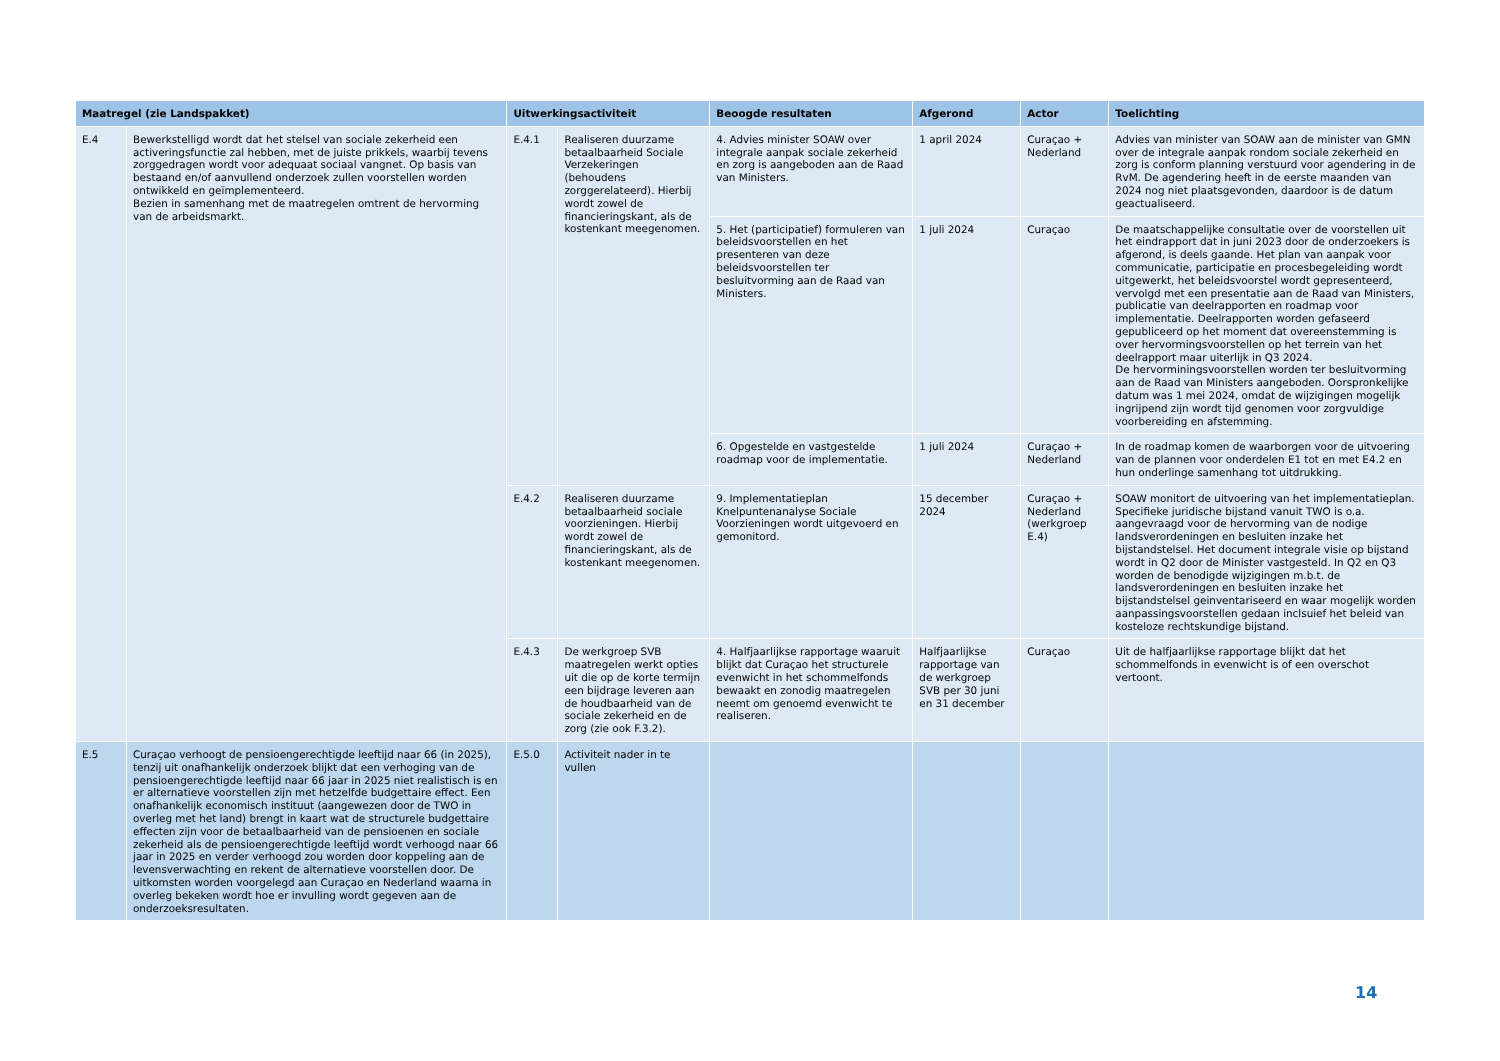| Maatregel (zie Landspakket) | | Uitwerkingsactiviteit | | Beoogde resultaten | Afgerond | Actor | Toelichting |
| --- | --- | --- | --- | --- | --- | --- | --- |
| E.4 | Bewerkstelligd wordt dat het stelsel van sociale zekerheid een activeringsfunctie zal hebben, met de juiste prikkels, waarbij tevens zorggedragen wordt voor adequaat sociaal vangnet. Op basis van bestaand en/of aanvullend onderzoek zullen voorstellen worden ontwikkeld en geïmplementeerd. Bezien in samenhang met de maatregelen omtrent de hervorming van de arbeidsmarkt. | E.4.1 | Realiseren duurzame betaalbaarheid Sociale Verzekeringen (behoudens zorggerelateerd). Hierbij wordt zowel de financieringskant, als de kostenkant meegenomen. | 4. Advies minister SOAW over integrale aanpak sociale zekerheid en zorg is aangeboden aan de Raad van Ministers. | 1 april 2024 | Curaçao + Nederland | Advies van minister van SOAW aan de minister van GMN over de integrale aanpak rondom sociale zekerheid en zorg is conform planning verstuurd voor agendering in de RvM. De agendering heeft in de eerste maanden van 2024 nog niet plaatsgevonden, daardoor is de datum geactualiseerd. |
| | | | | 5. Het (participatief) formuleren van beleidsvoorstellen en het presenteren van deze beleidsvoorstellen ter besluitvorming aan de Raad van Ministers. | 1 juli 2024 | Curaçao | De maatschappelijke consultatie over de voorstellen uit het eindrapport dat in juni 2023 door de onderzoekers is afgerond, is deels gaande. Het plan van aanpak voor communicatie, participatie en procesbegeleiding wordt uitgewerkt, het beleidsvoorstel wordt gepresenteerd, vervolgd met een presentatie aan de Raad van Ministers, publicatie van deelrapporten en roadmap voor implementatie. Deelrapporten worden gefaseerd gepubliceerd op het moment dat overeenstemming is over hervormingsvoorstellen op het terrein van het deelrapport maar uiterlijk in Q3 2024. De hervorminingsvoorstellen worden ter besluitvorming aan de Raad van Ministers aangeboden. Oorspronkelijke datum was 1 mei 2024, omdat de wijzigingen mogelijk ingrijpend zijn wordt tijd genomen voor zorgvuldige voorbereiding en afstemming. |
| | | | | 6. Opgestelde en vastgestelde roadmap voor de implementatie. | 1 juli 2024 | Curaçao + Nederland | In de roadmap komen de waarborgen voor de uitvoering van de plannen voor onderdelen E1 tot en met E4.2 en hun onderlinge samenhang tot uitdrukking. |
| | | E.4.2 | Realiseren duurzame betaalbaarheid sociale voorzieningen. Hierbij wordt zowel de financieringskant, als de kostenkant meegenomen. | 9. Implementatieplan Knelpuntenanalyse Sociale Voorzieningen wordt uitgevoerd en gemonitord. | 15 december 2024 | Curaçao + Nederland (werkgroep E.4) | SOAW monitort de uitvoering van het implementatieplan. Specifieke juridische bijstand vanuit TWO is o.a. aangevraagd voor de hervorming van de nodige landsverordeningen en besluiten inzake het bijstandstelsel. Het document integrale visie op bijstand wordt in Q2 door de Minister vastgesteld. In Q2 en Q3 worden de benodigde wijzigingen m.b.t. de landsverordeningen en besluiten inzake het bijstandstelsel geinventariseerd en waar mogelijk worden aanpassingsvoorstellen gedaan inclsuief het beleid van kosteloze rechtskundige bijstand. |
| | | E.4.3 | De werkgroep SVB maatregelen werkt opties uit die op de korte termijn een bijdrage leveren aan de houdbaarheid van de sociale zekerheid en de zorg (zie ook F.3.2). | 4. Halfjaarlijkse rapportage waaruit blijkt dat Curaçao het structurele evenwicht in het schommelfonds bewaakt en zonodig maatregelen neemt om genoemd evenwicht te realiseren. | Halfjaarlijkse rapportage van de werkgroep SVB per 30 juni en 31 december | Curaçao | Uit de halfjaarlijkse rapportage blijkt dat het schommelfonds in evenwicht is of een overschot vertoont. |
| E.5 | Curaçao verhoogt de pensioengerechtigde leeftijd naar 66 (in 2025), tenzij uit onafhankelijk onderzoek blijkt dat een verhoging van de pensioengerechtigde leeftijd naar 66 jaar in 2025 niet realistisch is en er alternatieve voorstellen zijn met hetzelfde budgettaire effect. Een onafhankelijk economisch instituut (aangewezen door de TWO in overleg met het land) brengt in kaart wat de structurele budgettaire effecten zijn voor de betaalbaarheid van de pensioenen en sociale zekerheid als de pensioengerechtigde leeftijd wordt verhoogd naar 66 jaar in 2025 en verder verhoogd zou worden door koppeling aan de levensverwachting en rekent de alternatieve voorstellen door. De uitkomsten worden voorgelegd aan Curaçao en Nederland waarna in overleg bekeken wordt hoe er invulling wordt gegeven aan de onderzoeksresultaten. | E.5.0 | Activiteit nader in te vullen | | | | |
14